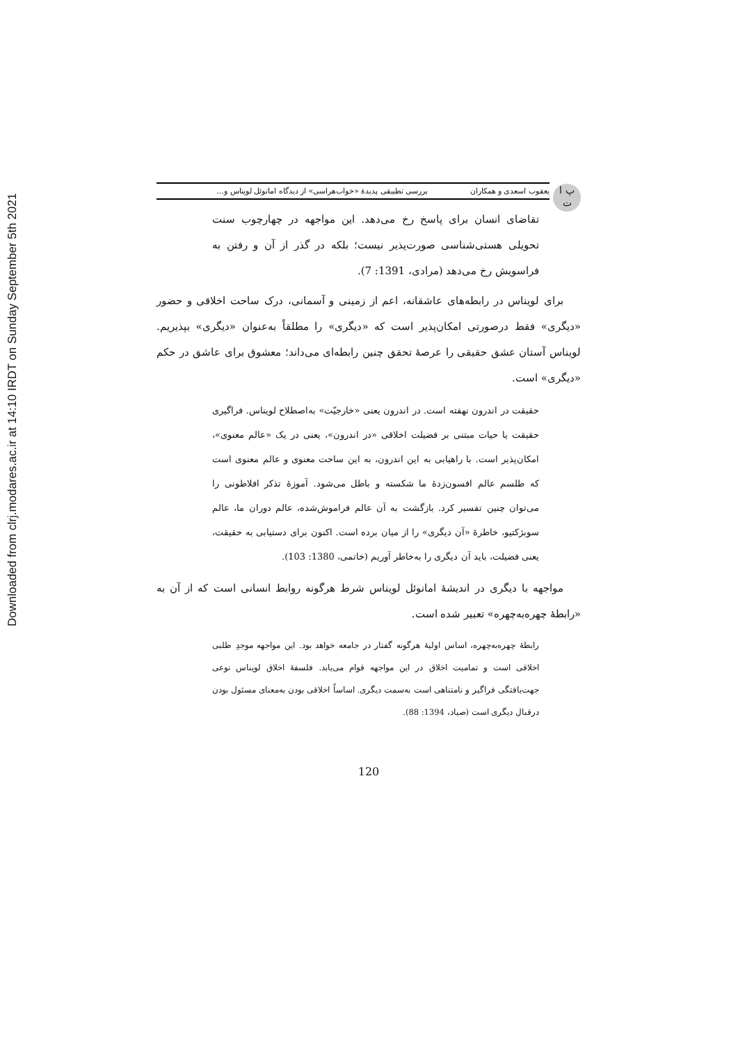Downloaded from clrj.modares.ac.ir at 14:10 IRDT on Sunday September 5th 2021
پ ا
ت
یعقوب اسعدی و همکاران بررسی تطبیقی پدیدهٔ «خواب‌هراسی» از دیدگاه امانوئل لویناس و...
تقاضای انسان برای پاسخ رخ می‌دهد. این مواجهه در چهارچوب سنت تحویلی هستی‌شناسی صورت‌پذیر نیست؛ بلکه در گذر از آن و رفتن به فراسویش رخ می‌دهد (مرادی، 1391: 7).
برای لویناس در رابطه‌های عاشقانه، اعم از زمینی و آسمانی، درک ساحت اخلاقی و حضور «دیگری» فقط درصورتی امکان‌پذیر است که «دیگری» را مطلقاً به‌عنوان «دیگری» بپذیریم. لویناس آستان عشق حقیقی را عرصهٔ تحقق چنین رابطه‌ای می‌داند؛ معشوق برای عاشق در حکم «دیگری» است.
حقیقت در اندرون نهفته است. در اندرون یعنی «خارجیّت» به‌اصطلاح لویناس. فراگیری حقیقت یا حیات مبتنی بر فضیلت اخلاقی «در اندرون»، یعنی در یک «عالم معنوی»، امکان‌پذیر است. با راهیابی به این اندرون، به این ساحت معنوی و عالم معنوی است که طلسم عالم افسون‌زدهٔ ما شکسته و باطل می‌شود. آموزهٔ تذکر افلاطونی را می‌توان چنین تفسیر کرد. بازگشت به آن عالم فراموش‌شده، عالم دوران ما، عالم سوبژکتیو، خاطرهٔ «آن دیگری» را از میان برده است. اکنون برای دستیابی به حقیقت، یعنی فضیلت، باید آن دیگری را به‌خاطر آوریم (خاتمی، 1380: 103).
مواجهه با دیگری در اندیشهٔ امانوئل لویناس شرط هرگونه روابط انسانی است که از آن به «رابطهٔ چهره‌به‌چهره» تعبیر شده است.
رابطهٔ چهره‌به‌چهره، اساس اولیهٔ هرگونه گفتار در جامعه خواهد بود. این مواجهه موجدِ طلبی اخلاقی است و تمامیت اخلاق در این مواجهه قوام می‌یابد. فلسفهٔ اخلاق لویناس نوعی جهت‌یافتگی فراگیر و نامتناهی است به‌سمت دیگری. اساساً اخلاقی بودن به‌معنای مسئول بودن درقبال دیگری است (صیاد، 1394: 88).
120